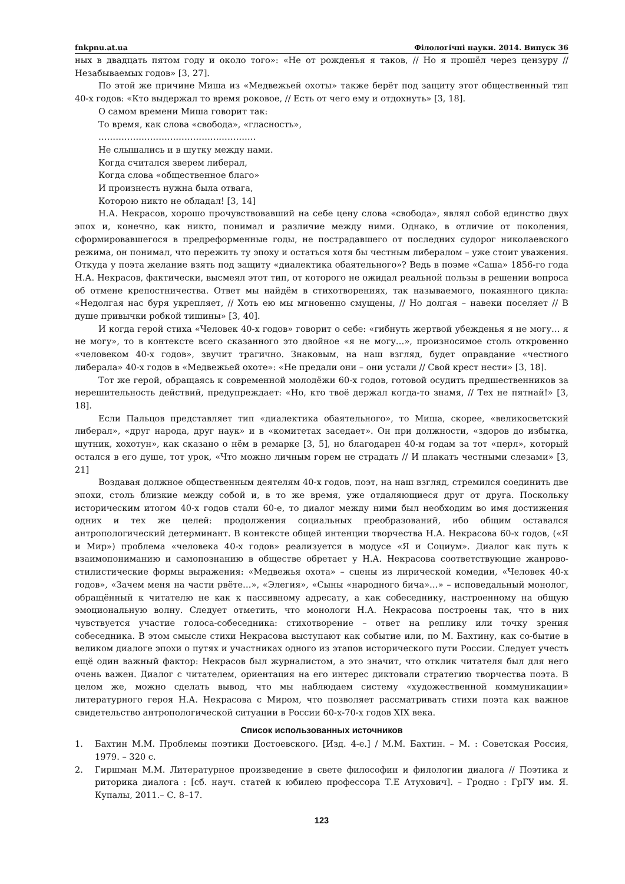fnkpnu.at.ua Філологічні науки. 2014. Випуск 36
ных в двадцать пятом году и около того»: «Не от рожденья я таков, // Но я прошёл через цензуру // Незабываемых годов» [3, 27].
По этой же причине Миша из «Медвежьей охоты» также берёт под защиту этот общественный тип 40-х годов: «Кто выдержал то время роковое, // Есть от чего ему и отдохнуть» [3, 18].
О самом времени Миша говорит так:
То время, как слова «свобода», «гласность»,
……………………………………………….
Не слышались и в шутку между нами.
Когда считался зверем либерал,
Когда слова «общественное благо»
И произнесть нужна была отвага,
Которою никто не обладал! [3, 14]
Н.А. Некрасов, хорошо прочувствовавший на себе цену слова «свобода», являл собой единство двух эпох и, конечно, как никто, понимал и различие между ними. Однако, в отличие от поколения, сформировавшегося в предреформенные годы, не пострадавшего от последних судорог николаевского режима, он понимал, что пережить ту эпоху и остаться хотя бы честным либералом – уже стоит уважения. Откуда у поэта желание взять под защиту «диалектика обаятельного»? Ведь в поэме «Саша» 1856-го года Н.А. Некрасов, фактически, высмеял этот тип, от которого не ожидал реальной пользы в решении вопроса об отмене крепостничества. Ответ мы найдём в стихотворениях, так называемого, покаянного цикла: «Недолгая нас буря укрепляет, // Хоть ею мы мгновенно смущены, // Но долгая – навеки поселяет // В душе привычки робкой тишины» [3, 40].
И когда герой стиха «Человек 40-х годов» говорит о себе: «гибнуть жертвой убежденья я не могу… я не могу», то в контексте всего сказанного это двойное «я не могу…», произносимое столь откровенно «человеком 40-х годов», звучит трагично. Знаковым, на наш взгляд, будет оправдание «честного либерала» 40-х годов в «Медвежьей охоте»: «Не предали они – они устали // Свой крест нести» [3, 18].
Тот же герой, обращаясь к современной молодёжи 60-х годов, готовой осудить предшественников за нерешительность действий, предупреждает: «Но, кто твоё держал когда-то знамя, // Тех не пятнай!» [3, 18].
Если Пальцов представляет тип «диалектика обаятельного», то Миша, скорее, «великосветский либерал», «друг народа, друг наук» и в «комитетах заседает». Он при должности, «здоров до избытка, шутник, хохотун», как сказано о нём в ремарке [3, 5], но благодарен 40-м годам за тот «перл», который остался в его душе, тот урок, «Что можно личным горем не страдать // И плакать честными слезами» [3, 21]
Воздавая должное общественным деятелям 40-х годов, поэт, на наш взгляд, стремился соединить две эпохи, столь близкие между собой и, в то же время, уже отдаляющиеся друг от друга. Поскольку историческим итогом 40-х годов стали 60-е, то диалог между ними был необходим во имя достижения одних и тех же целей: продолжения социальных преобразований, ибо общим оставался антропологический детерминант. В контексте общей интенции творчества Н.А. Некрасова 60-х годов, («Я и Мир») проблема «человека 40-х годов» реализуется в модусе «Я и Социум». Диалог как путь к взаимопониманию и самопознанию в обществе обретает у Н.А. Некрасова соответствующие жанрово-стилистические формы выражения: «Медвежья охота» – сцены из лирической комедии, «Человек 40-х годов», «Зачем меня на части рвёте…», «Элегия», «Сыны «народного бича»…» – исповедальный монолог, обращённый к читателю не как к пассивному адресату, а как собеседнику, настроенному на общую эмоциональную волну. Следует отметить, что монологи Н.А. Некрасова построены так, что в них чувствуется участие голоса-собеседника: стихотворение – ответ на реплику или точку зрения собеседника. В этом смысле стихи Некрасова выступают как событие или, по М. Бахтину, как со-бытие в великом диалоге эпохи о путях и участниках одного из этапов исторического пути России. Следует учесть ещё один важный фактор: Некрасов был журналистом, а это значит, что отклик читателя был для него очень важен. Диалог с читателем, ориентация на его интерес диктовали стратегию творчества поэта. В целом же, можно сделать вывод, что мы наблюдаем систему «художественной коммуникации» литературного героя Н.А. Некрасова с Миром, что позволяет рассматривать стихи поэта как важное свидетельство антропологической ситуации в России 60-х-70-х годов XIX века.
Список использованных источников
1. Бахтин М.М. Проблемы поэтики Достоевского. [Изд. 4-е.] / М.М. Бахтин. – М. : Советская Россия, 1979. – 320 с.
2. Гиршман М.М. Литературное произведение в свете философии и филологии диалога // Поэтика и риторика диалога : [сб. науч. статей к юбилею профессора Т.Е Атухович]. – Гродно : ГрГУ им. Я. Купалы, 2011.– С. 8–17.
123